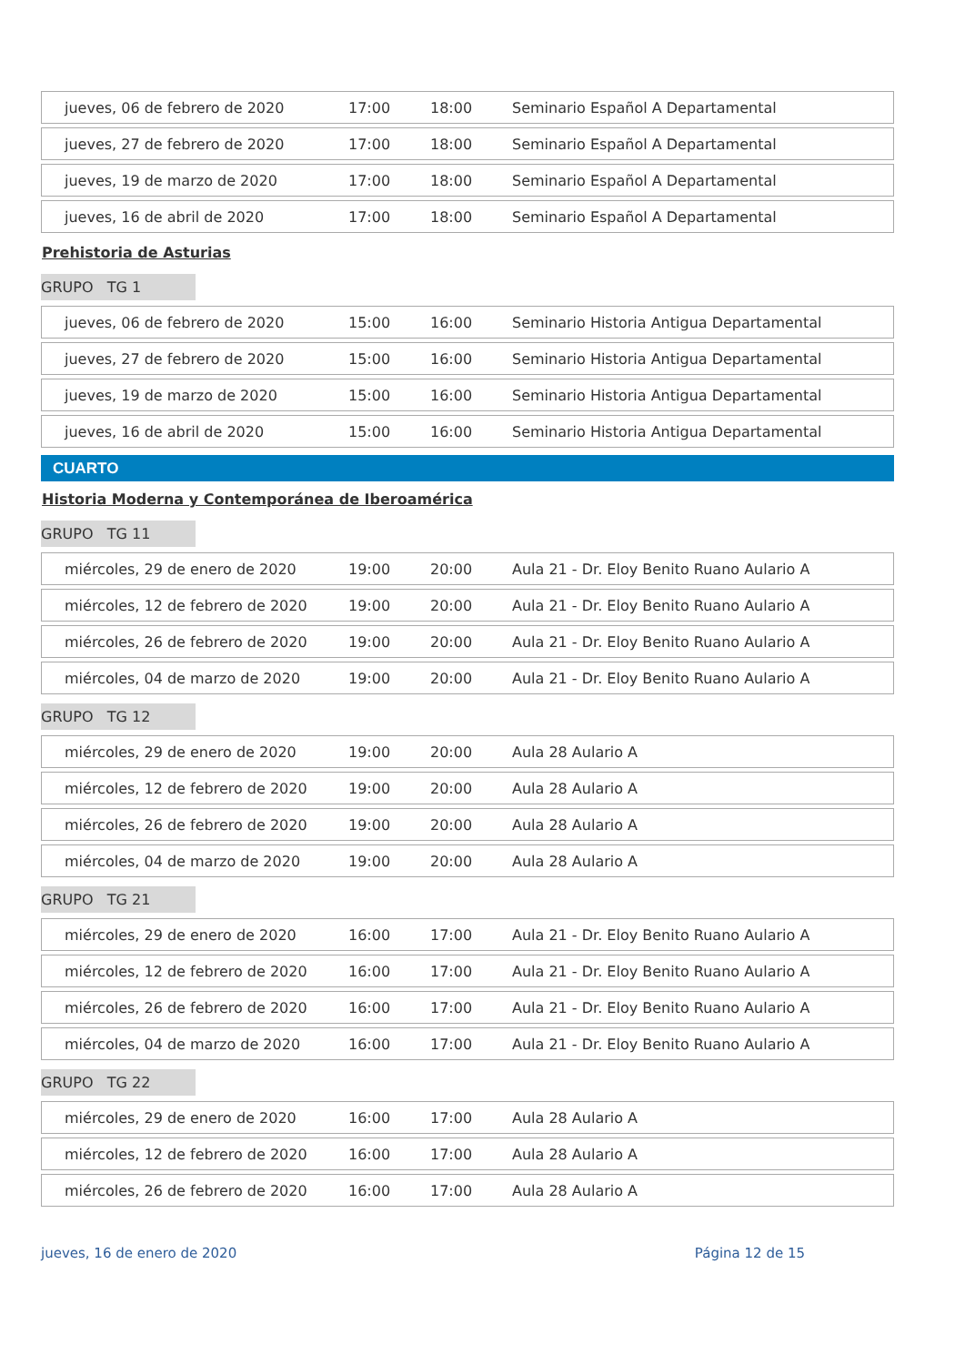| jueves, 06 de febrero de 2020 | 17:00 | 18:00 | Seminario Español A Departamental |
| jueves, 27 de febrero de 2020 | 17:00 | 18:00 | Seminario Español A Departamental |
| jueves, 19 de marzo de 2020 | 17:00 | 18:00 | Seminario Español A Departamental |
| jueves, 16 de abril de 2020 | 17:00 | 18:00 | Seminario Español A Departamental |
Prehistoria de Asturias
GRUPO TG 1
| jueves, 06 de febrero de 2020 | 15:00 | 16:00 | Seminario Historia Antigua Departamental |
| jueves, 27 de febrero de 2020 | 15:00 | 16:00 | Seminario Historia Antigua Departamental |
| jueves, 19 de marzo de 2020 | 15:00 | 16:00 | Seminario Historia Antigua Departamental |
| jueves, 16 de abril de 2020 | 15:00 | 16:00 | Seminario Historia Antigua Departamental |
CUARTO
Historia Moderna y Contemporánea de Iberoamérica
GRUPO TG 11
| miércoles, 29 de enero de 2020 | 19:00 | 20:00 | Aula 21 - Dr. Eloy Benito Ruano Aulario A |
| miércoles, 12 de febrero de 2020 | 19:00 | 20:00 | Aula 21 - Dr. Eloy Benito Ruano Aulario A |
| miércoles, 26 de febrero de 2020 | 19:00 | 20:00 | Aula 21 - Dr. Eloy Benito Ruano Aulario A |
| miércoles, 04 de marzo de 2020 | 19:00 | 20:00 | Aula 21 - Dr. Eloy Benito Ruano Aulario A |
GRUPO TG 12
| miércoles, 29 de enero de 2020 | 19:00 | 20:00 | Aula 28 Aulario A |
| miércoles, 12 de febrero de 2020 | 19:00 | 20:00 | Aula 28 Aulario A |
| miércoles, 26 de febrero de 2020 | 19:00 | 20:00 | Aula 28 Aulario A |
| miércoles, 04 de marzo de 2020 | 19:00 | 20:00 | Aula 28 Aulario A |
GRUPO TG 21
| miércoles, 29 de enero de 2020 | 16:00 | 17:00 | Aula 21 - Dr. Eloy Benito Ruano Aulario A |
| miércoles, 12 de febrero de 2020 | 16:00 | 17:00 | Aula 21 - Dr. Eloy Benito Ruano Aulario A |
| miércoles, 26 de febrero de 2020 | 16:00 | 17:00 | Aula 21 - Dr. Eloy Benito Ruano Aulario A |
| miércoles, 04 de marzo de 2020 | 16:00 | 17:00 | Aula 21 - Dr. Eloy Benito Ruano Aulario A |
GRUPO TG 22
| miércoles, 29 de enero de 2020 | 16:00 | 17:00 | Aula 28 Aulario A |
| miércoles, 12 de febrero de 2020 | 16:00 | 17:00 | Aula 28 Aulario A |
| miércoles, 26 de febrero de 2020 | 16:00 | 17:00 | Aula 28 Aulario A |
jueves, 16 de enero de 2020 Página 12 de 15